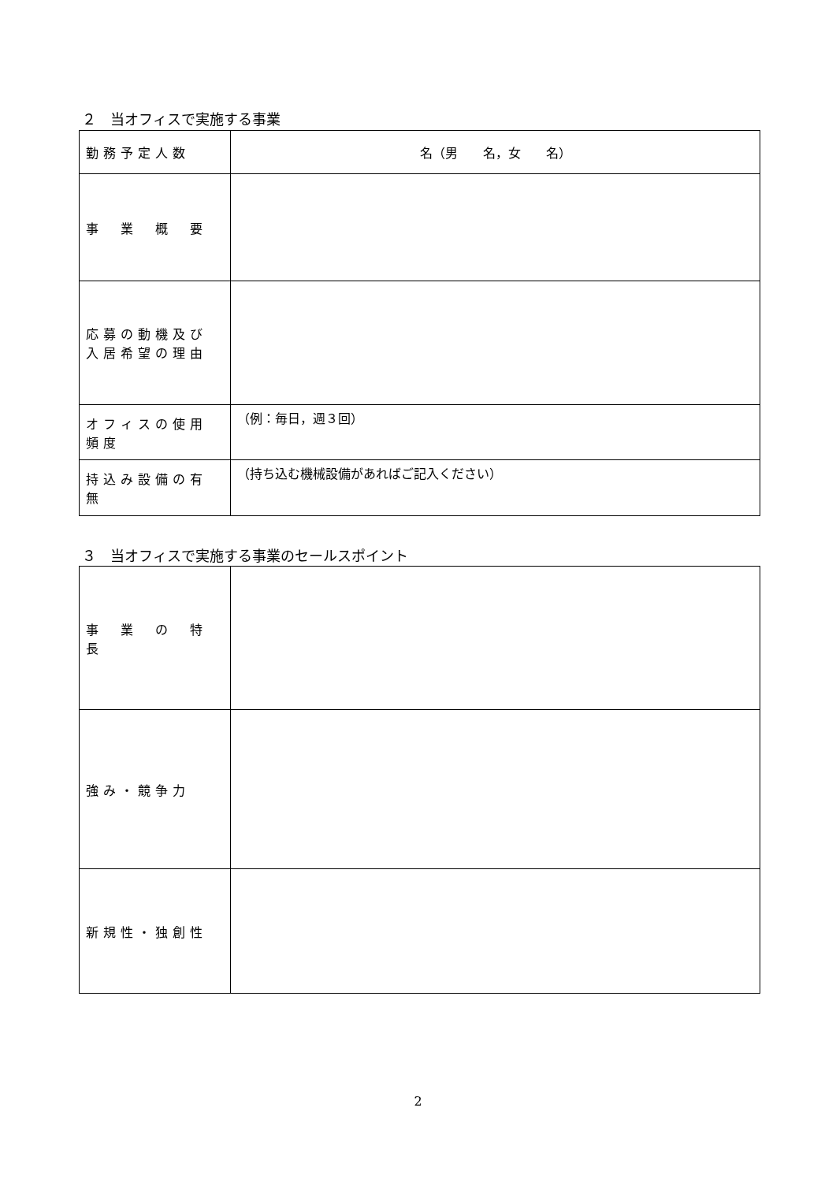２　当オフィスで実施する事業
| 勤務予定人数 | 名（男 名，女 名） |
| 事 業 概 要 | |
| 応募の動機及び 入居希望の理由 | |
| オフィスの使用頻度 | （例：毎日，週３回） |
| 持込み設備の有無 | （持ち込む機械設備があればご記入ください） |
３　当オフィスで実施する事業のセールスポイント
| 事 業 の 特 長 | |
| 強み・競争力 | |
| 新規性・独創性 | |
2